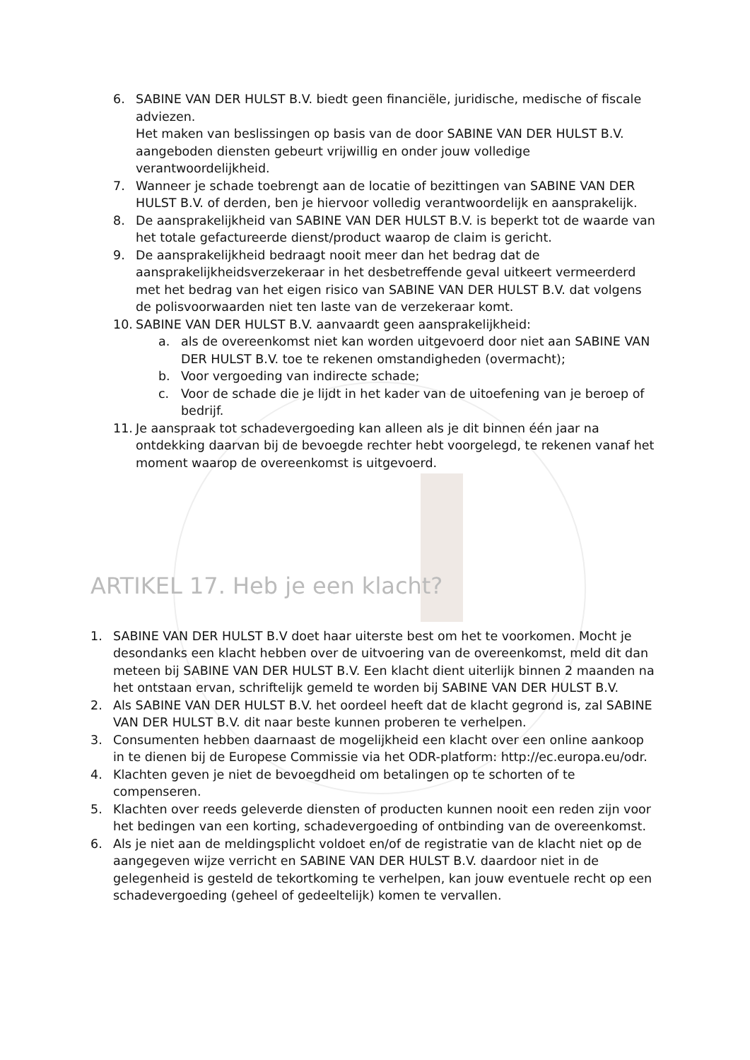6. SABINE VAN DER HULST B.V. biedt geen financiële, juridische, medische of fiscale adviezen.
Het maken van beslissingen op basis van de door SABINE VAN DER HULST B.V. aangeboden diensten gebeurt vrijwillig en onder jouw volledige verantwoordelijkheid.
7. Wanneer je schade toebrengt aan de locatie of bezittingen van SABINE VAN DER HULST B.V. of derden, ben je hiervoor volledig verantwoordelijk en aansprakelijk.
8. De aansprakelijkheid van SABINE VAN DER HULST B.V. is beperkt tot de waarde van het totale gefactureerde dienst/product waarop de claim is gericht.
9. De aansprakelijkheid bedraagt nooit meer dan het bedrag dat de aansprakelijkheidsverzekeraar in het desbetreffende geval uitkeert vermeerderd met het bedrag van het eigen risico van SABINE VAN DER HULST B.V. dat volgens de polisvoorwaarden niet ten laste van de verzekeraar komt.
10. SABINE VAN DER HULST B.V. aanvaardt geen aansprakelijkheid:
a. als de overeenkomst niet kan worden uitgevoerd door niet aan SABINE VAN DER HULST B.V. toe te rekenen omstandigheden (overmacht);
b. Voor vergoeding van indirecte schade;
c. Voor de schade die je lijdt in het kader van de uitoefening van je beroep of bedrijf.
11. Je aanspraak tot schadevergoeding kan alleen als je dit binnen één jaar na ontdekking daarvan bij de bevoegde rechter hebt voorgelegd, te rekenen vanaf het moment waarop de overeenkomst is uitgevoerd.
ARTIKEL 17. Heb je een klacht?
1. SABINE VAN DER HULST B.V doet haar uiterste best om het te voorkomen. Mocht je desondanks een klacht hebben over de uitvoering van de overeenkomst, meld dit dan meteen bij SABINE VAN DER HULST B.V. Een klacht dient uiterlijk binnen 2 maanden na het ontstaan ervan, schriftelijk gemeld te worden bij SABINE VAN DER HULST B.V.
2. Als SABINE VAN DER HULST B.V. het oordeel heeft dat de klacht gegrond is, zal SABINE VAN DER HULST B.V. dit naar beste kunnen proberen te verhelpen.
3. Consumenten hebben daarnaast de mogelijkheid een klacht over een online aankoop in te dienen bij de Europese Commissie via het ODR-platform: http://ec.europa.eu/odr.
4. Klachten geven je niet de bevoegdheid om betalingen op te schorten of te compenseren.
5. Klachten over reeds geleverde diensten of producten kunnen nooit een reden zijn voor het bedingen van een korting, schadevergoeding of ontbinding van de overeenkomst.
6. Als je niet aan de meldingsplicht voldoet en/of de registratie van de klacht niet op de aangegeven wijze verricht en SABINE VAN DER HULST B.V. daardoor niet in de gelegenheid is gesteld de tekortkoming te verhelpen, kan jouw eventuele recht op een schadevergoeding (geheel of gedeeltelijk) komen te vervallen.